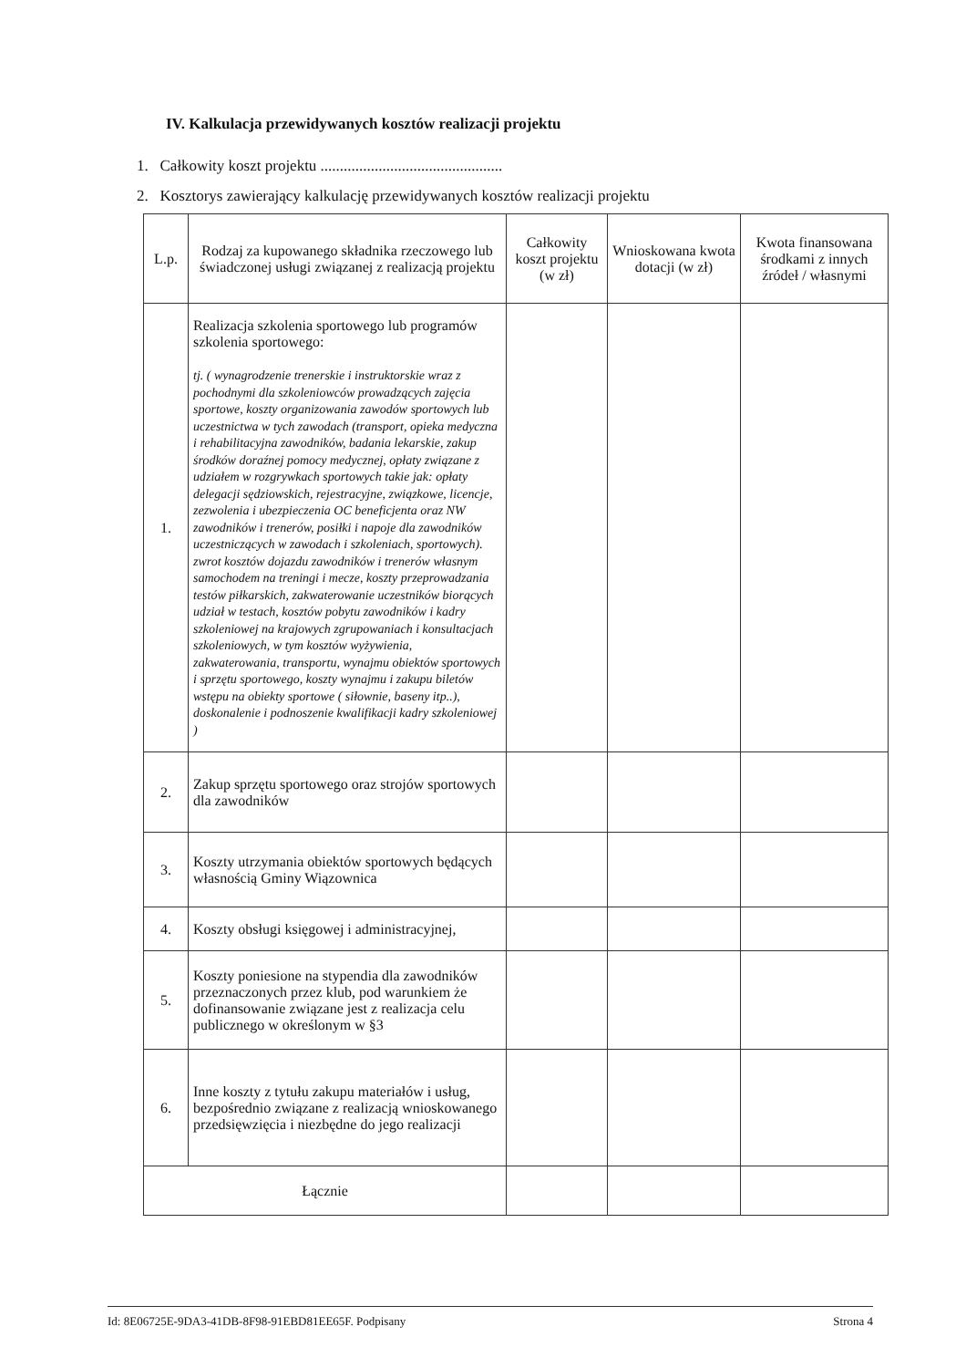IV. Kalkulacja przewidywanych kosztów realizacji projektu
1. Całkowity koszt projektu ...............................................
2. Kosztorys zawierający kalkulację przewidywanych kosztów realizacji projektu
| L.p. | Rodzaj za kupowanego składnika rzeczowego lub świadczonej usługi związanej z realizacją projektu | Całkowity koszt projektu (w zł) | Wnioskowana kwota dotacji (w zł) | Kwota finansowana środkami z innych źródeł / własnymi |
| --- | --- | --- | --- | --- |
| 1. | Realizacja szkolenia sportowego lub programów szkolenia sportowego: tj. ( wynagrodzenie trenerskie i instruktorskie wraz z pochodnymi dla szkoleniowców prowadzących zajęcia sportowe, koszty organizowania zawodów sportowych lub uczestnictwa w tych zawodach (transport, opieka medyczna i rehabilitacyjna zawodników, badania lekarskie, zakup środków doraźnej pomocy medycznej, opłaty związane z udziałem w rozgrywkach sportowych takie jak: opłaty delegacji sędziowskich, rejestracyjne, związkowe, licencje, zezwolenia i ubezpieczenia OC beneficjenta oraz NW zawodników i trenerów, posiłki i napoje dla zawodników uczestniczących w zawodach i szkoleniach, sportowych). zwrot kosztów dojazdu zawodników i trenerów własnym samochodem na treningi i mecze, koszty przeprowadzania testów piłkarskich, zakwaterowanie uczestników biorących udział w testach, kosztów pobytu zawodników i kadry szkoleniowej na krajowych zgrupowaniach i konsultacjach szkoleniowych, w tym kosztów wyżywienia, zakwaterowania, transportu, wynajmu obiektów sportowych i sprzętu sportowego, koszty wynajmu i zakupu biletów wstępu na obiekty sportowe ( siłownie, baseny itp..), doskonalenie i podnoszenie kwalifikacji kadry szkoleniowej ) | | | |
| 2. | Zakup sprzętu sportowego oraz strojów sportowych dla zawodników | | | |
| 3. | Koszty utrzymania obiektów sportowych będących własnością Gminy Wiązownica | | | |
| 4. | Koszty obsługi księgowej i administracyjnej, | | | |
| 5. | Koszty poniesione na stypendia dla zawodników przeznaczonych przez klub, pod warunkiem że dofinansowanie związane jest z realizacja celu publicznego w określonym w §3 | | | |
| 6. | Inne koszty z tytułu zakupu materiałów i usług, bezpośrednio związane z realizacją wnioskowanego przedsięwzięcia i niezbędne do jego realizacji | | | |
| Łącznie | | | | |
Id: 8E06725E-9DA3-41DB-8F98-91EBD81EE65F. Podpisany Strona 4